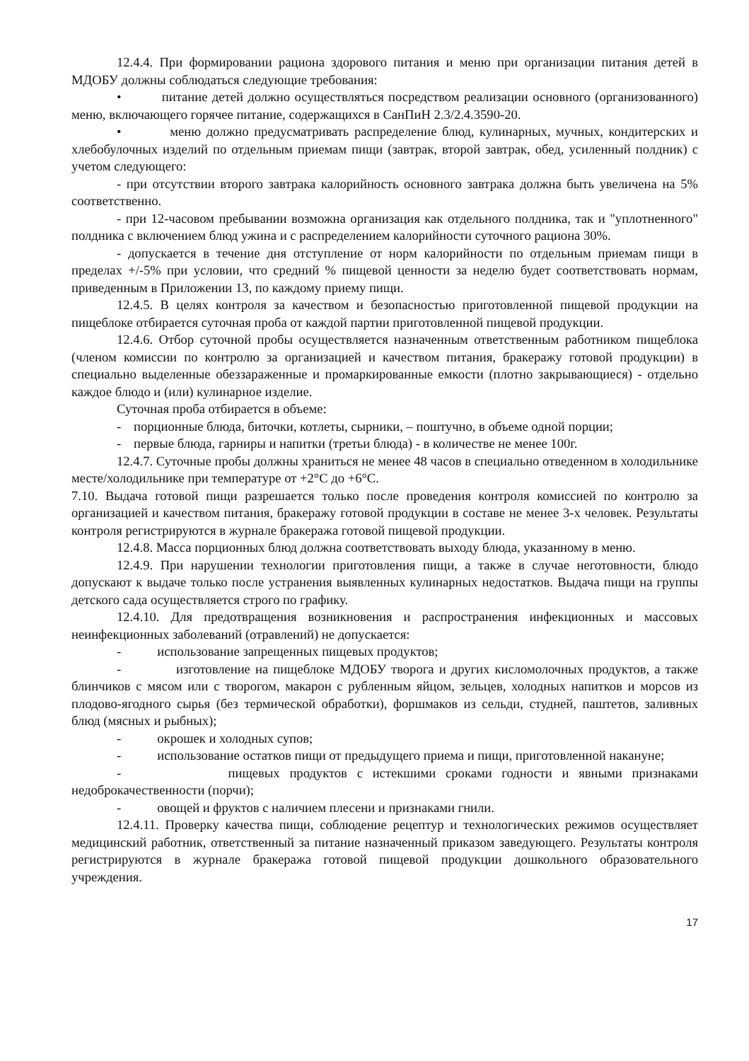12.4.4. При формировании рациона здорового питания и меню при организации питания детей в МДОБУ должны соблюдаться следующие требования:
• питание детей должно осуществляться посредством реализации основного (организованного) меню, включающего горячее питание, содержащихся в СанПиН 2.3/2.4.3590-20.
• меню должно предусматривать распределение блюд, кулинарных, мучных, кондитерских и хлебобулочных изделий по отдельным приемам пищи (завтрак, второй завтрак, обед, усиленный полдник) с учетом следующего:
- при отсутствии второго завтрака калорийность основного завтрака должна быть увеличена на 5% соответственно.
- при 12-часовом пребывании возможна организация как отдельного полдника, так и "уплотненного" полдника с включением блюд ужина и с распределением калорийности суточного рациона 30%.
- допускается в течение дня отступление от норм калорийности по отдельным приемам пищи в пределах +/-5% при условии, что средний % пищевой ценности за неделю будет соответствовать нормам, приведенным в Приложении 13, по каждому приему пищи.
12.4.5. В целях контроля за качеством и безопасностью приготовленной пищевой продукции на пищеблоке отбирается суточная проба от каждой партии приготовленной пищевой продукции.
12.4.6. Отбор суточной пробы осуществляется назначенным ответственным работником пищеблока (членом комиссии по контролю за организацией и качеством питания, бракеражу готовой продукции) в специально выделенные обеззараженные и промаркированные емкости (плотно закрывающиеся) - отдельно каждое блюдо и (или) кулинарное изделие.
Суточная проба отбирается в объеме:
- порционные блюда, биточки, котлеты, сырники, – поштучно, в объеме одной порции;
- первые блюда, гарниры и напитки (третьи блюда) - в количестве не менее 100г.
12.4.7. Суточные пробы должны храниться не менее 48 часов в специально отведенном в холодильнике месте/холодильнике при температуре от +2°C до +6°C.
7.10. Выдача готовой пищи разрешается только после проведения контроля комиссией по контролю за организацией и качеством питания, бракеражу готовой продукции в составе не менее 3-х человек. Результаты контроля регистрируются в журнале бракеража готовой пищевой продукции.
12.4.8. Масса порционных блюд должна соответствовать выходу блюда, указанному в меню.
12.4.9. При нарушении технологии приготовления пищи, а также в случае неготовности, блюдо допускают к выдаче только после устранения выявленных кулинарных недостатков. Выдача пищи на группы детского сада осуществляется строго по графику.
12.4.10. Для предотвращения возникновения и распространения инфекционных и массовых неинфекционных заболеваний (отравлений) не допускается:
- использование запрещенных пищевых продуктов;
- изготовление на пищеблоке МДОБУ творога и других кисломолочных продуктов, а также блинчиков с мясом или с творогом, макарон с рубленным яйцом, зельцев, холодных напитков и морсов из плодово-ягодного сырья (без термической обработки), форшмаков из сельди, студней, паштетов, заливных блюд (мясных и рыбных);
- окрошек и холодных супов;
- использование остатков пищи от предыдущего приема и пищи, приготовленной накануне;
- пищевых продуктов с истекшими сроками годности и явными признаками недоброкачественности (порчи);
- овощей и фруктов с наличием плесени и признаками гнили.
12.4.11. Проверку качества пищи, соблюдение рецептур и технологических режимов осуществляет медицинский работник, ответственный за питание назначенный приказом заведующего. Результаты контроля регистрируются в журнале бракеража готовой пищевой продукции дошкольного образовательного учреждения.
17